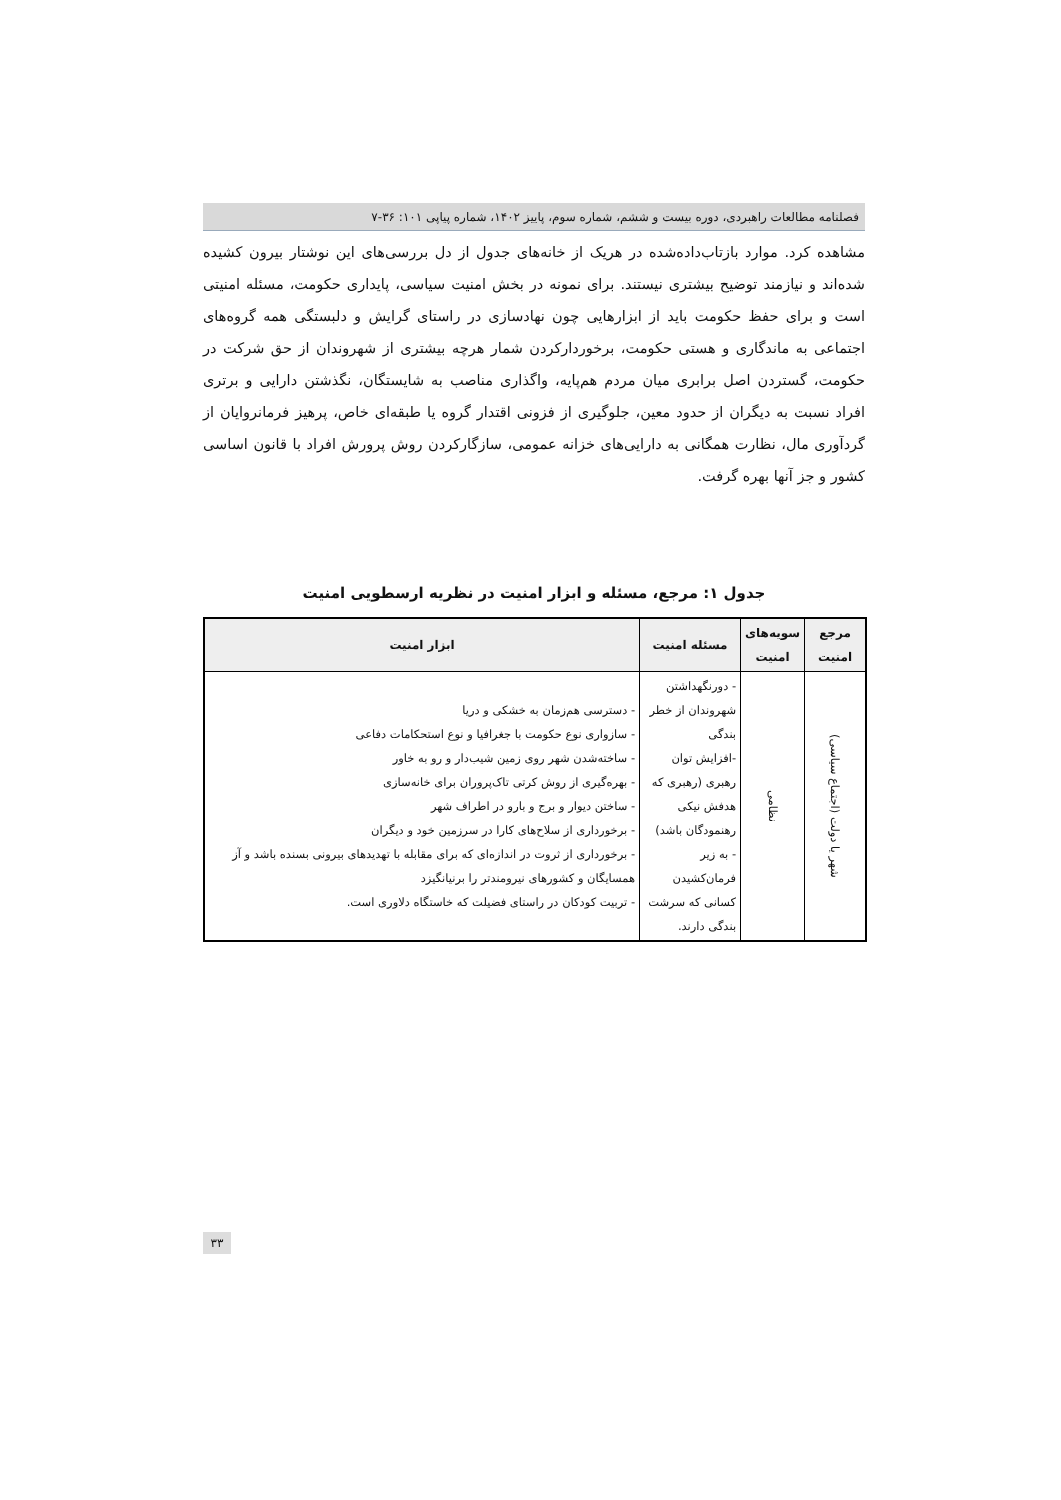فصلنامه مطالعات راهبردی، دوره بیست و ششم، شماره سوم، پاییز ۱۴۰۲، شماره پیاپی ۱۰۱: ۳۶-۷
مشاهده کرد. موارد بازتاب‌داده‌شده در هریک از خانه‌های جدول از دل بررسی‌های این نوشتار بیرون کشیده شده‌اند و نیازمند توضیح بیشتری نیستند. برای نمونه در بخش امنیت سیاسی، پایداری حکومت، مسئله امنیتی است و برای حفظ حکومت باید از ابزارهایی چون نهادسازی در راستای گرایش و دلبستگی همه گروه‌های اجتماعی به ماندگاری و هستی حکومت، برخوردارکردن شمار هرچه بیشتری از شهروندان از حق شرکت در حکومت، گستردن اصل برابری میان مردم هم‌پایه، واگذاری مناصب به شایستگان، نگذشتن دارایی و برتری افراد نسبت به دیگران از حدود معین، جلوگیری از فزونی اقتدار گروه یا طبقه‌ای خاص، پرهیز فرمانروایان از گردآوری مال، نظارت همگانی به دارایی‌های خزانه عمومی، سازگارکردن روش پرورش افراد با قانون اساسی کشور و جز آنها بهره گرفت.
جدول ۱: مرجع، مسئله و ابزار امنیت در نظریه ارسطویی امنیت
| مرجع امنیت | سویه‌های امنیت | مسئله امنیت | ابزار امنیت |
| --- | --- | --- | --- |
| شهر یا دولت (اجتماع سیاسی) | نظامی | - دورنگهداشتن شهروندان از خطر بندگی -افزایش توان رهبری (رهبری که هدفش نیکی رهنمودگان باشد) - به زیر فرمان‌کشیدن کسانی که سرشت بندگی دارند. | - دسترسی هم‌زمان به خشکی و دریا - سازواری نوع حکومت با جغرافیا و نوع استحکامات دفاعی - ساخته‌شدن شهر روی زمین شیب‌دار و رو به خاور - بهره‌گیری از روش کرتی تاک‌پروران برای خانه‌سازی - ساختن دیوار و برج و بارو در اطراف شهر - برخورداری از سلاح‌های کارا در سرزمین خود و دیگران - برخورداری از ثروت در اندازه‌ای که برای مقابله با تهدیدهای بیرونی بسنده باشد و آز همسایگان و کشورهای نیرومندتر را برنیانگیزد - تربیت کودکان در راستای فضیلت که خاستگاه دلاوری است. |
۳۳